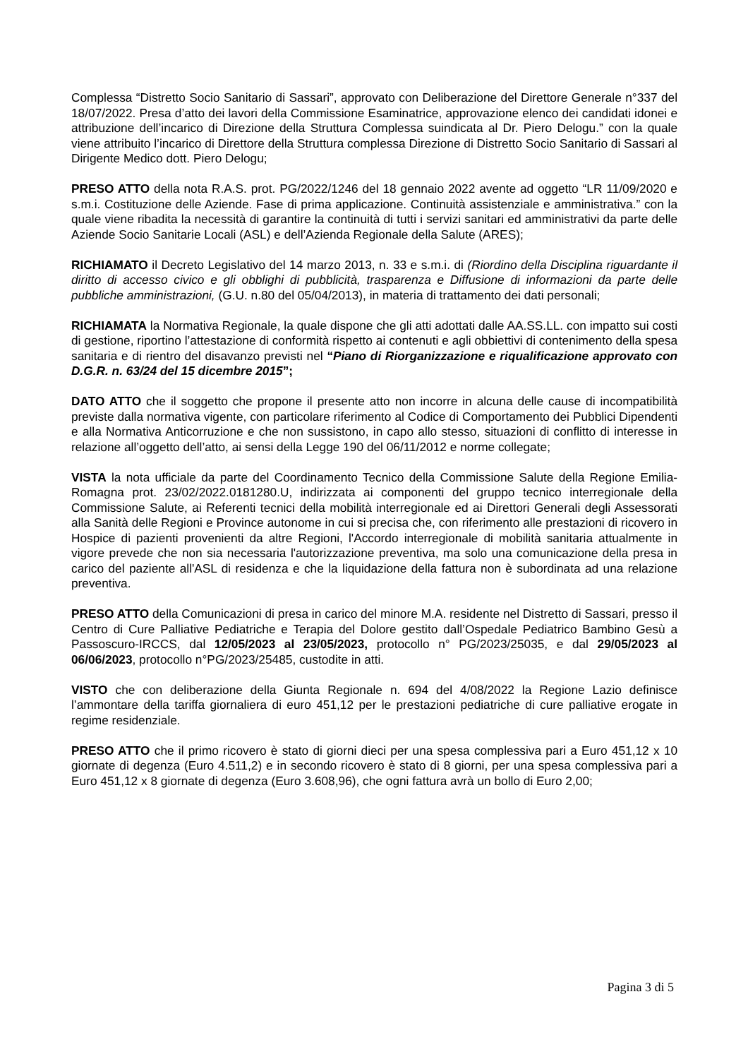Complessa “Distretto Socio Sanitario di Sassari”, approvato con Deliberazione del Direttore Generale n°337 del 18/07/2022. Presa d’atto dei lavori della Commissione Esaminatrice, approvazione elenco dei candidati idonei e attribuzione dell’incarico di Direzione della Struttura Complessa suindicata al Dr. Piero Delogu.” con la quale viene attribuito l’incarico di Direttore della Struttura complessa Direzione di Distretto Socio Sanitario di Sassari al Dirigente Medico dott. Piero Delogu;
PRESO ATTO della nota R.A.S. prot. PG/2022/1246 del 18 gennaio 2022 avente ad oggetto “LR 11/09/2020 e s.m.i. Costituzione delle Aziende. Fase di prima applicazione. Continuità assistenziale e amministrativa.” con la quale viene ribadita la necessità di garantire la continuità di tutti i servizi sanitari ed amministrativi da parte delle Aziende Socio Sanitarie Locali (ASL) e dell’Azienda Regionale della Salute (ARES);
RICHIAMATO il Decreto Legislativo del 14 marzo 2013, n. 33 e s.m.i. di (Riordino della Disciplina riguardante il diritto di accesso civico e gli obblighi di pubblicità, trasparenza e Diffusione di informazioni da parte delle pubbliche amministrazioni, (G.U. n.80 del 05/04/2013), in materia di trattamento dei dati personali;
RICHIAMATA la Normativa Regionale, la quale dispone che gli atti adottati dalle AA.SS.LL. con impatto sui costi di gestione, riportino l’attestazione di conformità rispetto ai contenuti e agli obbiettivi di contenimento della spesa sanitaria e di rientro del disavanzo previsti nel “Piano di Riorganizzazione e riqualificazione approvato con D.G.R. n. 63/24 del 15 dicembre 2015”;
DATO ATTO che il soggetto che propone il presente atto non incorre in alcuna delle cause di incompatibilità previste dalla normativa vigente, con particolare riferimento al Codice di Comportamento dei Pubblici Dipendenti e alla Normativa Anticorruzione e che non sussistono, in capo allo stesso, situazioni di conflitto di interesse in relazione all’oggetto dell’atto, ai sensi della Legge 190 del 06/11/2012 e norme collegate;
VISTA la nota ufficiale da parte del Coordinamento Tecnico della Commissione Salute della Regione Emilia-Romagna prot. 23/02/2022.0181280.U, indirizzata ai componenti del gruppo tecnico interregionale della Commissione Salute, ai Referenti tecnici della mobilità interregionale ed ai Direttori Generali degli Assessorati alla Sanità delle Regioni e Province autonome in cui si precisa che, con riferimento alle prestazioni di ricovero in Hospice di pazienti provenienti da altre Regioni, l'Accordo interregionale di mobilità sanitaria attualmente in vigore prevede che non sia necessaria l'autorizzazione preventiva, ma solo una comunicazione della presa in carico del paziente all'ASL di residenza e che la liquidazione della fattura non è subordinata ad una relazione preventiva.
PRESO ATTO della Comunicazioni di presa in carico del minore M.A. residente nel Distretto di Sassari, presso il Centro di Cure Palliative Pediatriche e Terapia del Dolore gestito dall’Ospedale Pediatrico Bambino Gesù a Passoscuro-IRCCS, dal 12/05/2023 al 23/05/2023, protocollo n° PG/2023/25035, e dal 29/05/2023 al 06/06/2023, protocollo n°PG/2023/25485, custodite in atti.
VISTO che con deliberazione della Giunta Regionale n. 694 del 4/08/2022 la Regione Lazio definisce l’ammontare della tariffa giornaliera di euro 451,12 per le prestazioni pediatriche di cure palliative erogate in regime residenziale.
PRESO ATTO che il primo ricovero è stato di giorni dieci per una spesa complessiva pari a Euro 451,12 x 10 giornate di degenza (Euro 4.511,2) e in secondo ricovero è stato di 8 giorni, per una spesa complessiva pari a Euro 451,12 x 8 giornate di degenza (Euro 3.608,96), che ogni fattura avrà un bollo di Euro 2,00;
Pagina 3 di 5